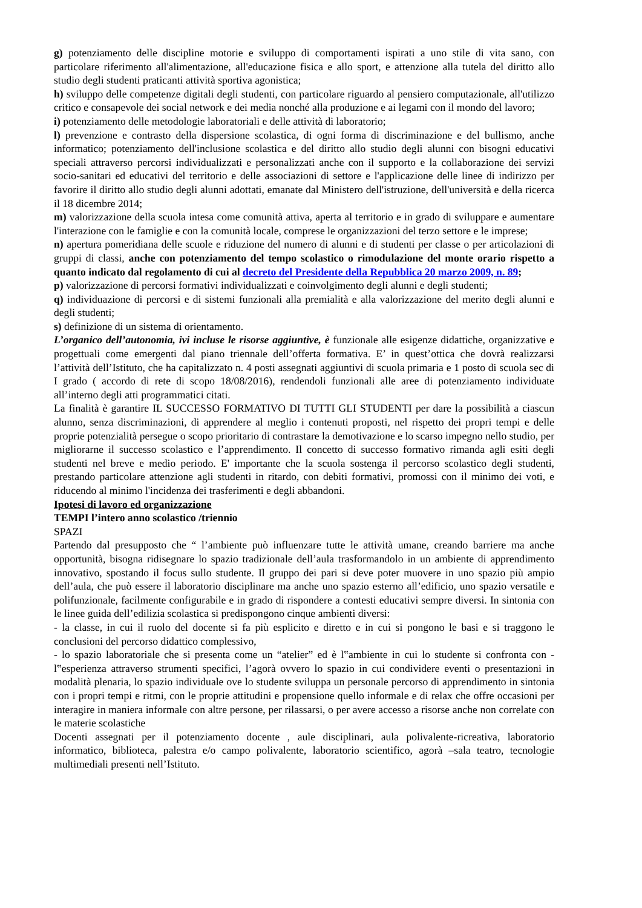g) potenziamento delle discipline motorie e sviluppo di comportamenti ispirati a uno stile di vita sano, con particolare riferimento all'alimentazione, all'educazione fisica e allo sport, e attenzione alla tutela del diritto allo studio degli studenti praticanti attività sportiva agonistica;
h) sviluppo delle competenze digitali degli studenti, con particolare riguardo al pensiero computazionale, all'utilizzo critico e consapevole dei social network e dei media nonché alla produzione e ai legami con il mondo del lavoro;
i) potenziamento delle metodologie laboratoriali e delle attività di laboratorio;
l) prevenzione e contrasto della dispersione scolastica, di ogni forma di discriminazione e del bullismo, anche informatico; potenziamento dell'inclusione scolastica e del diritto allo studio degli alunni con bisogni educativi speciali attraverso percorsi individualizzati e personalizzati anche con il supporto e la collaborazione dei servizi socio-sanitari ed educativi del territorio e delle associazioni di settore e l'applicazione delle linee di indirizzo per favorire il diritto allo studio degli alunni adottati, emanate dal Ministero dell'istruzione, dell'università e della ricerca il 18 dicembre 2014;
m) valorizzazione della scuola intesa come comunità attiva, aperta al territorio e in grado di sviluppare e aumentare l'interazione con le famiglie e con la comunità locale, comprese le organizzazioni del terzo settore e le imprese;
n) apertura pomeridiana delle scuole e riduzione del numero di alunni e di studenti per classe o per articolazioni di gruppi di classi, anche con potenziamento del tempo scolastico o rimodulazione del monte orario rispetto a quanto indicato dal regolamento di cui al decreto del Presidente della Repubblica 20 marzo 2009, n. 89;
p) valorizzazione di percorsi formativi individualizzati e coinvolgimento degli alunni e degli studenti;
q) individuazione di percorsi e di sistemi funzionali alla premialità e alla valorizzazione del merito degli alunni e degli studenti;
s) definizione di un sistema di orientamento.
L’organico dell’autonomia, ivi incluse le risorse aggiuntive, è funzionale alle esigenze didattiche, organizzative e progettuali come emergenti dal piano triennale dell’offerta formativa. E’ in quest’ottica che dovrà realizzarsi l’attività dell’Istituto, che ha capitalizzato n. 4 posti assegnati aggiuntivi di scuola primaria e 1 posto di scuola sec di I grado ( accordo di rete di scopo 18/08/2016), rendendoli funzionali alle aree di potenziamento individuate all’interno degli atti programmatici citati.
La finalità è garantire IL SUCCESSO FORMATIVO DI TUTTI GLI STUDENTI per dare la possibilità a ciascun alunno, senza discriminazioni, di apprendere al meglio i contenuti proposti, nel rispetto dei propri tempi e delle proprie potenzialità persegue o scopo prioritario di contrastare la demotivazione e lo scarso impegno nello studio, per migliorarne il successo scolastico e l’apprendimento. Il concetto di successo formativo rimanda agli esiti degli studenti nel breve e medio periodo. E' importante che la scuola sostenga il percorso scolastico degli studenti, prestando particolare attenzione agli studenti in ritardo, con debiti formativi, promossi con il minimo dei voti, e riducendo al minimo l'incidenza dei trasferimenti e degli abbandoni.
Ipotesi di lavoro ed organizzazione
TEMPI l’intero anno scolastico /triennio
SPAZI
Partendo dal presupposto che “ l’ambiente può influenzare tutte le attività umane, creando barriere ma anche opportunità, bisogna ridisegnare lo spazio tradizionale dell’aula trasformandolo in un ambiente di apprendimento innovativo, spostando il focus sullo studente. Il gruppo dei pari si deve poter muovere in uno spazio più ampio dell’aula, che può essere il laboratorio disciplinare ma anche uno spazio esterno all’edificio, uno spazio versatile e polifunzionale, facilmente configurabile e in grado di rispondere a contesti educativi sempre diversi. In sintonia con le linee guida dell’edilizia scolastica si predispongono cinque ambienti diversi:
- la classe, in cui il ruolo del docente si fa più esplicito e diretto e in cui si pongono le basi e si traggono le conclusioni del percorso didattico complessivo,
- lo spazio laboratoriale che si presenta come un “atelier” ed è l‟ambiente in cui lo studente si confronta con - l‟esperienza attraverso strumenti specifici, l’agorà ovvero lo spazio in cui condividere eventi o presentazioni in modalità plenaria, lo spazio individuale ove lo studente sviluppa un personale percorso di apprendimento in sintonia con i propri tempi e ritmi, con le proprie attitudini e propensione quello informale e di relax che offre occasioni per interagire in maniera informale con altre persone, per rilassarsi, o per avere accesso a risorse anche non correlate con le materie scolastiche
Docenti assegnati per il potenziamento docente , aule disciplinari, aula polivalente-ricreativa, laboratorio informatico, biblioteca, palestra e/o campo polivalente, laboratorio scientifico, agorà –sala teatro, tecnologie multimediali presenti nell’Istituto.